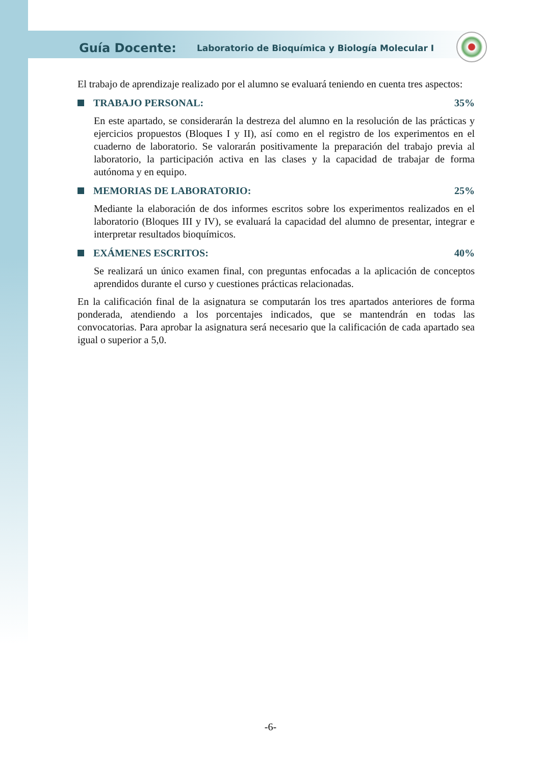Guía Docente: Laboratorio de Bioquímica y Biología Molecular I
El trabajo de aprendizaje realizado por el alumno se evaluará teniendo en cuenta tres aspectos:
TRABAJO PERSONAL: 35%
En este apartado, se considerarán la destreza del alumno en la resolución de las prácticas y ejercicios propuestos (Bloques I y II), así como en el registro de los experimentos en el cuaderno de laboratorio. Se valorarán positivamente la preparación del trabajo previa al laboratorio, la participación activa en las clases y la capacidad de trabajar de forma autónoma y en equipo.
MEMORIAS DE LABORATORIO: 25%
Mediante la elaboración de dos informes escritos sobre los experimentos realizados en el laboratorio (Bloques III y IV), se evaluará la capacidad del alumno de presentar, integrar e interpretar resultados bioquímicos.
EXÁMENES ESCRITOS: 40%
Se realizará un único examen final, con preguntas enfocadas a la aplicación de conceptos aprendidos durante el curso y cuestiones prácticas relacionadas.
En la calificación final de la asignatura se computarán los tres apartados anteriores de forma ponderada, atendiendo a los porcentajes indicados, que se mantendrán en todas las convocatorias. Para aprobar la asignatura será necesario que la calificación de cada apartado sea igual o superior a 5,0.
-6-